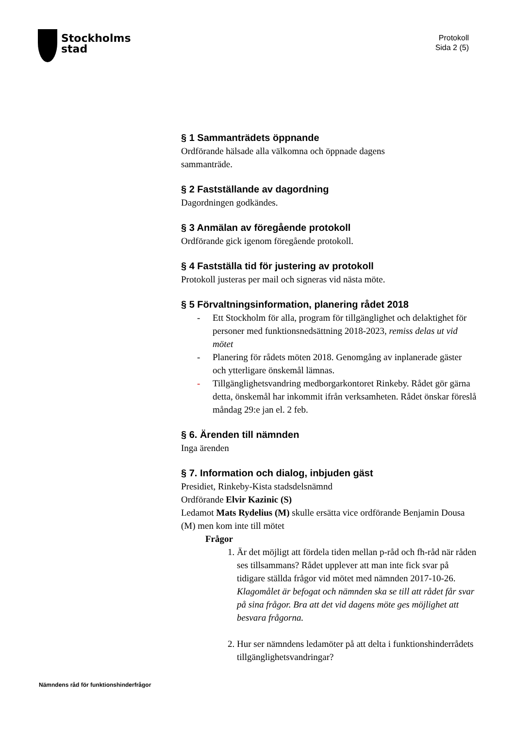Stockholms
stad
Protokoll
Sida 2 (5)
§ 1 Sammanträdets öppnande
Ordförande hälsade alla välkomna och öppnade dagens
sammanträde.
§ 2 Fastställande av dagordning
Dagordningen godkändes.
§ 3 Anmälan av föregående protokoll
Ordförande gick igenom föregående protokoll.
§ 4 Fastställa tid för justering av protokoll
Protokoll justeras per mail och signeras vid nästa möte.
§ 5 Förvaltningsinformation, planering rådet 2018
- Ett Stockholm för alla, program för tillgänglighet och delaktighet för personer med funktionsnedsättning 2018-2023, remiss delas ut vid mötet
- Planering för rådets möten 2018. Genomgång av inplanerade gäster och ytterligare önskemål lämnas.
- Tillgänglighetsvandring medborgarkontoret Rinkeby. Rådet gör gärna detta, önskemål har inkommit ifrån verksamheten. Rådet önskar föreslå måndag 29:e jan el. 2 feb.
§ 6. Ärenden till nämnden
Inga ärenden
§ 7. Information och dialog, inbjuden gäst
Presidiet, Rinkeby-Kista stadsdelsnämnd
Ordförande Elvir Kazinic (S)
Ledamot Mats Rydelius (M) skulle ersätta vice ordförande Benjamin Dousa (M) men kom inte till mötet
Frågor
1. Är det möjligt att fördela tiden mellan p-råd och fh-råd när råden ses tillsammans? Rådet upplever att man inte fick svar på tidigare ställda frågor vid mötet med nämnden 2017-10-26.
Klagomålet är befogat och nämnden ska se till att rådet får svar på sina frågor. Bra att det vid dagens möte ges möjlighet att besvara frågorna.
2. Hur ser nämndens ledamöter på att delta i funktionshinderrådets tillgänglighetsvandringar?
Nämndens råd för funktionshinderfrågor